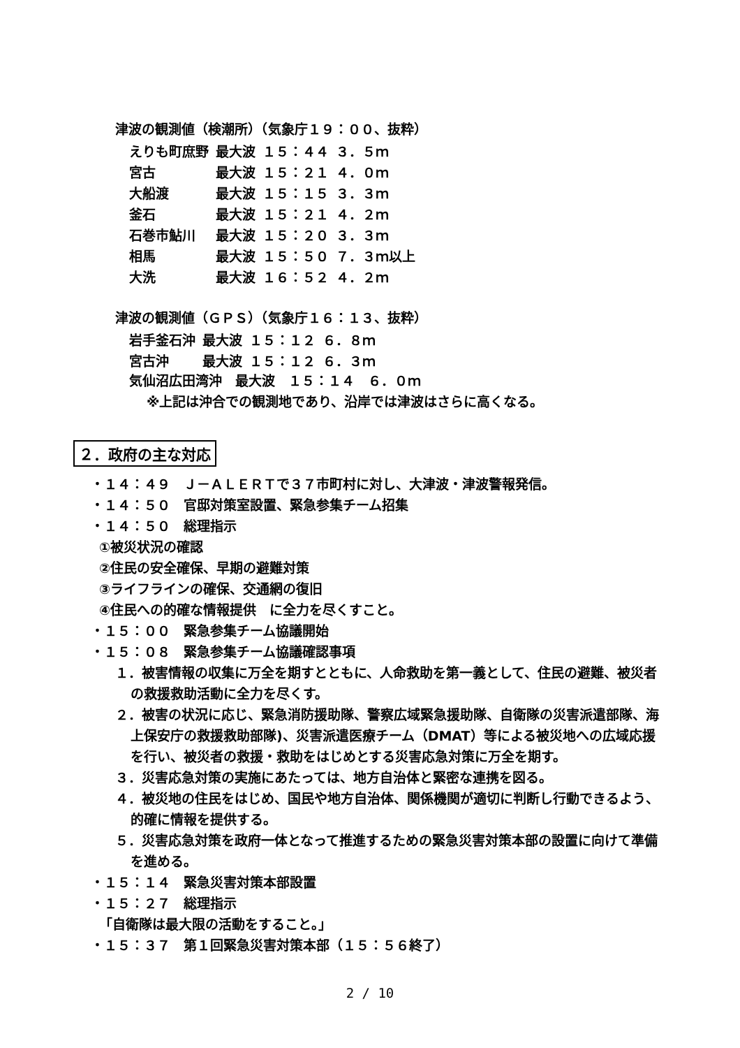津波の観測値（検潮所）（気象庁１９：００、抜粋）
| えりも町庶野 | 最大波 | １５：４４ | ３．５ｍ |
| 宮古 | 最大波 | １５：２１ | ４．０ｍ |
| 大船渡 | 最大波 | １５：１５ | ３．３ｍ |
| 釜石 | 最大波 | １５：２１ | ４．２ｍ |
| 石巻市鮎川 | 最大波 | １５：２０ | ３．３ｍ |
| 相馬 | 最大波 | １５：５０ | ７．３ｍ以上 |
| 大洗 | 最大波 | １６：５２ | ４．２ｍ |
津波の観測値（ＧＰＳ）（気象庁１６：１３、抜粋）
| 岩手釜石沖 | 最大波 | １５：１２ | ６．８ｍ |
| 宮古沖 | 最大波 | １５：１２ | ６．３ｍ |
気仙沼広田湾沖　最大波　１５：１４　６．０ｍ
※上記は沖合での観測地であり、沿岸では津波はさらに高くなる。
２．政府の主な対応
・１４：４９　Ｊ－ＡＬＥＲＴで３７市町村に対し、大津波・津波警報発信。
・１４：５０　官邸対策室設置、緊急参集チーム招集
・１４：５０　総理指示
①被災状況の確認
②住民の安全確保、早期の避難対策
③ライフラインの確保、交通網の復旧
④住民への的確な情報提供　に全力を尽くすこと。
・１５：００　緊急参集チーム協議開始
・１５：０８　緊急参集チーム協議確認事項
１．被害情報の収集に万全を期すとともに、人命救助を第一義として、住民の避難、被災者の救援救助活動に全力を尽くす。
２．被害の状況に応じ、緊急消防援助隊、警察広域緊急援助隊、自衛隊の災害派遣部隊、海上保安庁の救援救助部隊)、災害派遣医療チーム（DMAT）等による被災地への広域応援を行い、被災者の救援・救助をはじめとする災害応急対策に万全を期す。
３．災害応急対策の実施にあたっては、地方自治体と緊密な連携を図る。
４．被災地の住民をはじめ、国民や地方自治体、関係機関が適切に判断し行動できるよう、的確に情報を提供する。
５．災害応急対策を政府一体となって推進するための緊急災害対策本部の設置に向けて準備を進める。
・１５：１４　緊急災害対策本部設置
・１５：２７　総理指示
「自衛隊は最大限の活動をすること。」
・１５：３７　第１回緊急災害対策本部（１５：５６終了）
2 / 10